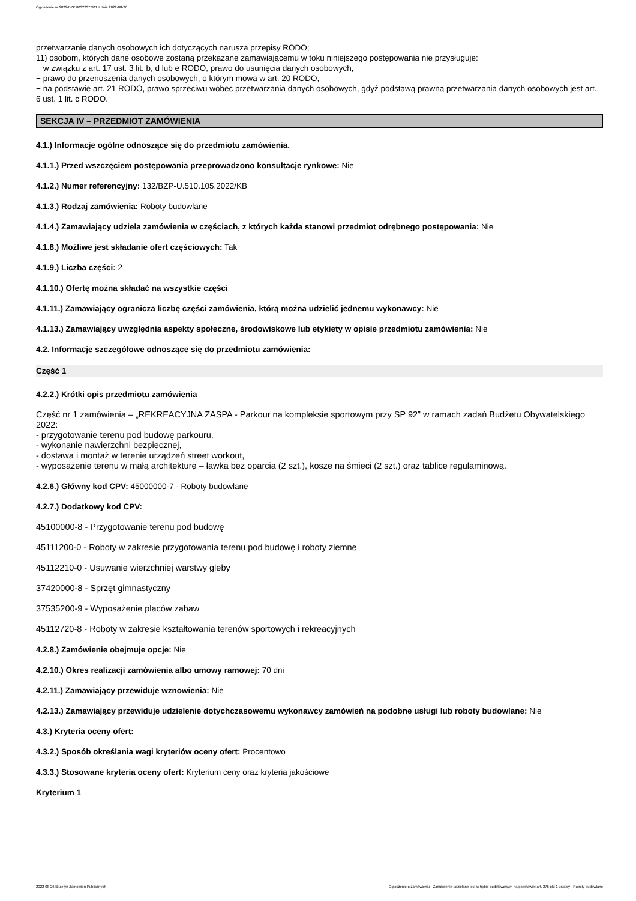Ogłoszenie nr 2022/BZP 00322377/01 z dnia 2022-08-26
przetwarzanie danych osobowych ich dotyczących narusza przepisy RODO;
11) osobom, których dane osobowe zostaną przekazane zamawiającemu w toku niniejszego postępowania nie przysługuje:
− w związku z art. 17 ust. 3 lit. b, d lub e RODO, prawo do usunięcia danych osobowych,
− prawo do przenoszenia danych osobowych, o którym mowa w art. 20 RODO,
− na podstawie art. 21 RODO, prawo sprzeciwu wobec przetwarzania danych osobowych, gdyż podstawą prawną przetwarzania danych osobowych jest art. 6 ust. 1 lit. c RODO.
SEKCJA IV – PRZEDMIOT ZAMÓWIENIA
4.1.) Informacje ogólne odnoszące się do przedmiotu zamówienia.
4.1.1.) Przed wszczęciem postępowania przeprowadzono konsultacje rynkowe: Nie
4.1.2.) Numer referencyjny: 132/BZP-U.510.105.2022/KB
4.1.3.) Rodzaj zamówienia: Roboty budowlane
4.1.4.) Zamawiający udziela zamówienia w częściach, z których każda stanowi przedmiot odrębnego postępowania: Nie
4.1.8.) Możliwe jest składanie ofert częściowych: Tak
4.1.9.) Liczba części: 2
4.1.10.) Ofertę można składać na wszystkie części
4.1.11.) Zamawiający ogranicza liczbę części zamówienia, którą można udzielić jednemu wykonawcy: Nie
4.1.13.) Zamawiający uwzględnia aspekty społeczne, środowiskowe lub etykiety w opisie przedmiotu zamówienia: Nie
4.2. Informacje szczegółowe odnoszące się do przedmiotu zamówienia:
Część 1
4.2.2.) Krótki opis przedmiotu zamówienia
Część nr 1 zamówienia – „REKREACYJNA ZASPA - Parkour na kompleksie sportowym przy SP 92” w ramach zadań Budżetu Obywatelskiego 2022:
- przygotowanie terenu pod budowę parkouru,
- wykonanie nawierzchni bezpiecznej,
- dostawa i montaż w terenie urządzeń street workout,
- wyposażenie terenu w małą architekturę – ławka bez oparcia (2 szt.), kosze na śmieci (2 szt.) oraz tablicę regulaminową.
4.2.6.) Główny kod CPV: 45000000-7 - Roboty budowlane
4.2.7.) Dodatkowy kod CPV:
45100000-8 - Przygotowanie terenu pod budowę
45111200-0 - Roboty w zakresie przygotowania terenu pod budowę i roboty ziemne
45112210-0 - Usuwanie wierzchniej warstwy gleby
37420000-8 - Sprzęt gimnastyczny
37535200-9 - Wyposażenie placów zabaw
45112720-8 - Roboty w zakresie kształtowania terenów sportowych i rekreacyjnych
4.2.8.) Zamówienie obejmuje opcje: Nie
4.2.10.) Okres realizacji zamówienia albo umowy ramowej: 70 dni
4.2.11.) Zamawiający przewiduje wznowienia: Nie
4.2.13.) Zamawiający przewiduje udzielenie dotychczasowemu wykonawcy zamówień na podobne usługi lub roboty budowlane: Nie
4.3.) Kryteria oceny ofert:
4.3.2.) Sposób określania wagi kryteriów oceny ofert: Procentowo
4.3.3.) Stosowane kryteria oceny ofert: Kryterium ceny oraz kryteria jakościowe
Kryterium 1
2022-08-26 Biuletyn Zamówień Publicznych Ogłoszenie o zamówieniu - Zamówienie udzielane jest w trybie podstawowym na podstawie: art. 275 pkt 1 ustawy - Roboty budowlane